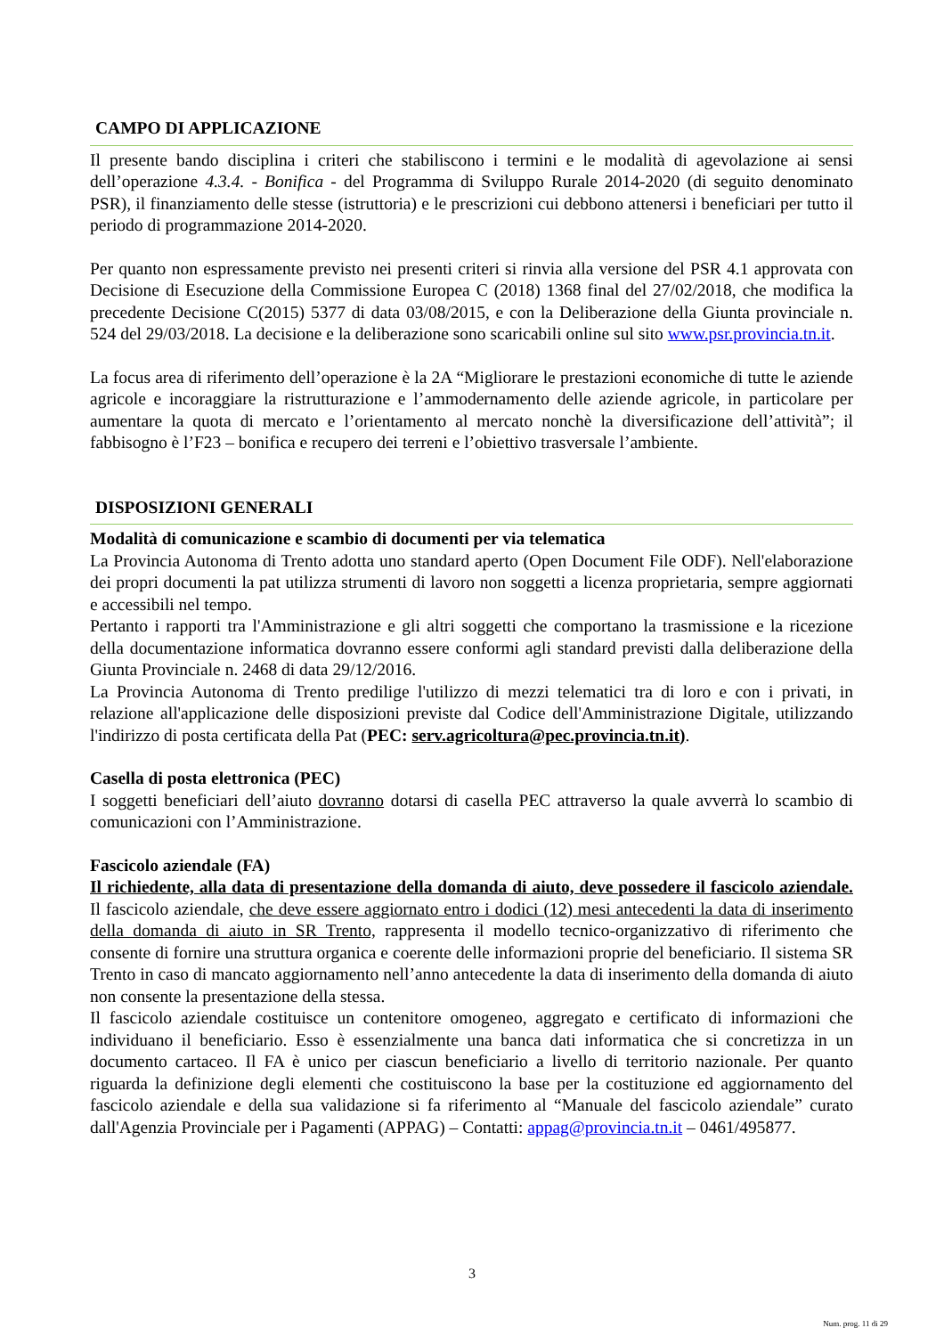CAMPO DI APPLICAZIONE
Il presente bando disciplina i criteri che stabiliscono i termini e le modalità di agevolazione ai sensi dell’operazione 4.3.4. - Bonifica - del Programma di Sviluppo Rurale 2014-2020 (di seguito denominato PSR), il finanziamento delle stesse (istruttoria) e le prescrizioni cui debbono attenersi i beneficiari per tutto il periodo di programmazione 2014-2020.
Per quanto non espressamente previsto nei presenti criteri si rinvia alla versione del PSR 4.1 approvata con Decisione di Esecuzione della Commissione Europea C (2018) 1368 final del 27/02/2018, che modifica la precedente Decisione C(2015) 5377 di data 03/08/2015, e con la Deliberazione della Giunta provinciale n. 524 del 29/03/2018. La decisione e la deliberazione sono scaricabili online sul sito www.psr.provincia.tn.it.
La focus area di riferimento dell’operazione è la 2A “Migliorare le prestazioni economiche di tutte le aziende agricole e incoraggiare la ristrutturazione e l’ammodernamento delle aziende agricole, in particolare per aumentare la quota di mercato e l’orientamento al mercato nonchè la diversificazione dell’attività”; il fabbisogno è l’F23 – bonifica e recupero dei terreni e l’obiettivo trasversale l’ambiente.
DISPOSIZIONI GENERALI
Modalità di comunicazione e scambio di documenti per via telematica
La Provincia Autonoma di Trento adotta uno standard aperto (Open Document File ODF). Nell'elaborazione dei propri documenti la pat utilizza strumenti di lavoro non soggetti a licenza proprietaria, sempre aggiornati e accessibili nel tempo.
Pertanto i rapporti tra l'Amministrazione e gli altri soggetti che comportano la trasmissione e la ricezione della documentazione informatica dovranno essere conformi agli standard previsti dalla deliberazione della Giunta Provinciale n. 2468 di data 29/12/2016.
La Provincia Autonoma di Trento predilige l'utilizzo di mezzi telematici tra di loro e con i privati, in relazione all'applicazione delle disposizioni previste dal Codice dell'Amministrazione Digitale, utilizzando l'indirizzo di posta certificata della Pat (PEC: serv.agricoltura@pec.provincia.tn.it).
Casella di posta elettronica (PEC)
I soggetti beneficiari dell’aiuto dovranno dotarsi di casella PEC attraverso la quale avverrà lo scambio di comunicazioni con l’Amministrazione.
Fascicolo aziendale (FA)
Il richiedente, alla data di presentazione della domanda di aiuto, deve possedere il fascicolo aziendale. Il fascicolo aziendale, che deve essere aggiornato entro i dodici (12) mesi antecedenti la data di inserimento della domanda di aiuto in SR Trento, rappresenta il modello tecnico-organizzativo di riferimento che consente di fornire una struttura organica e coerente delle informazioni proprie del beneficiario. Il sistema SR Trento in caso di mancato aggiornamento nell’anno antecedente la data di inserimento della domanda di aiuto non consente la presentazione della stessa.
Il fascicolo aziendale costituisce un contenitore omogeneo, aggregato e certificato di informazioni che individuano il beneficiario. Esso è essenzialmente una banca dati informatica che si concretizza in un documento cartaceo. Il FA è unico per ciascun beneficiario a livello di territorio nazionale. Per quanto riguarda la definizione degli elementi che costituiscono la base per la costituzione ed aggiornamento del fascicolo aziendale e della sua validazione si fa riferimento al “Manuale del fascicolo aziendale” curato dall'Agenzia Provinciale per i Pagamenti (APPAG) – Contatti: appag@provincia.tn.it – 0461/495877.
3
Num. prog. 11 di 29